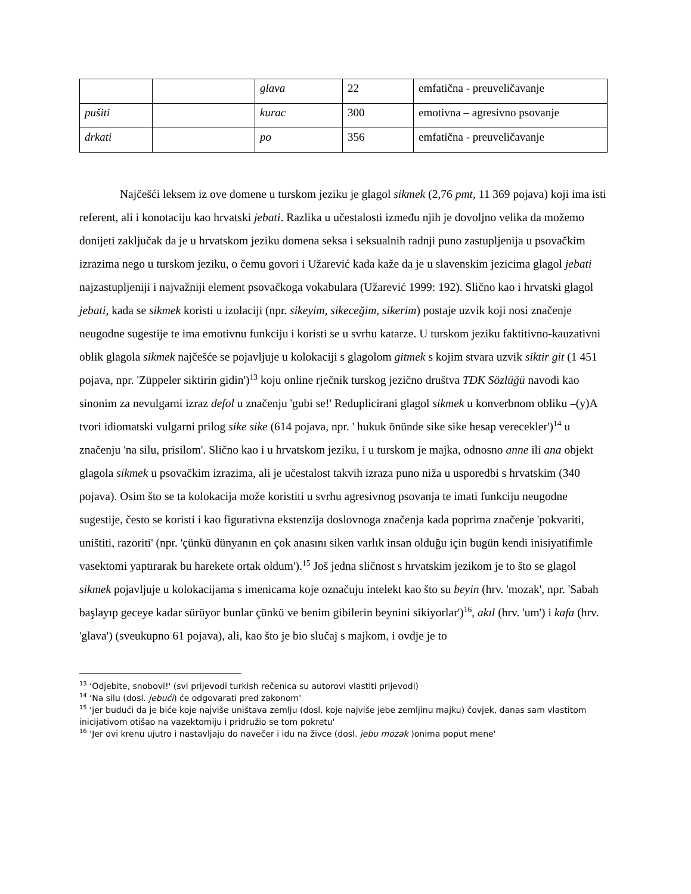| | | glava | 22 | emfatična - preuveličavanje |
| pušiti | | kurac | 300 | emotivna – agresivno psovanje |
| drkati | | po | 356 | emfatična - preuveličavanje |
Najčešći leksem iz ove domene u turskom jeziku je glagol sikmek (2,76 pmt, 11 369 pojava) koji ima isti referent, ali i konotaciju kao hrvatski jebati. Razlika u učestalosti između njih je dovoljno velika da možemo donijeti zaključak da je u hrvatskom jeziku domena seksa i seksualnih radnji puno zastupljenija u psovačkim izrazima nego u turskom jeziku, o čemu govori i Užarević kada kaže da je u slavenskim jezicima glagol jebati najzastupljeniji i najvažniji element psovačkoga vokabulara (Užarević 1999: 192). Slično kao i hrvatski glagol jebati, kada se sikmek koristi u izolaciji (npr. sikeyim, sikeceğim, sikerim) postaje uzvik koji nosi značenje neugodne sugestije te ima emotivnu funkciju i koristi se u svrhu katarze. U turskom jeziku faktitivno-kauzativni oblik glagola sikmek najčešće se pojavljuje u kolokaciji s glagolom gitmek s kojim stvara uzvik siktir git (1 451 pojava, npr. 'Züppeler siktirin gidin')<sup>13</sup> koju online rječnik turskog jezično društva TDK Sözlüğü navodi kao sinonim za nevulgarni izraz defol u značenju 'gubi se!' Reduplicirani glagol sikmek u konverbnom obliku –(y)A tvori idiomatski vulgarni prilog sike sike (614 pojava, npr. ' hukuk önünde sike sike hesap verecekler')<sup>14</sup> u značenju 'na silu, prisilom'. Slično kao i u hrvatskom jeziku, i u turskom je majka, odnosno anne ili ana objekt glagola sikmek u psovačkim izrazima, ali je učestalost takvih izraza puno niža u usporedbi s hrvatskim (340 pojava). Osim što se ta kolokacija može koristiti u svrhu agresivnog psovanja te imati funkciju neugodne sugestije, često se koristi i kao figurativna ekstenzija doslovnoga značenja kada poprima značenje 'pokvariti, uništiti, razoriti' (npr. 'çünkü dünyanın en çok anasını siken varlık insan olduğu için bugün kendi inisiyatifimle vasektomi yaptırarak bu harekete ortak oldum').<sup>15</sup> Još jedna sličnost s hrvatskim jezikom je to što se glagol sikmek pojavljuje u kolokacijama s imenicama koje označuju intelekt kao što su beyin (hrv. 'mozak', npr. 'Sabah başlayıp geceye kadar sürüyor bunlar çünkü ve benim gibilerin beynini sikiyorlar')<sup>16</sup>, akıl (hrv. 'um') i kafa (hrv. 'glava') (sveukupno 61 pojava), ali, kao što je bio slučaj s majkom, i ovdje je to
<sup>13</sup> ‘Odjebite, snobovi!' (svi prijevodi turkish rečenica su autorovi vlastiti prijevodi)
<sup>14</sup> ‘Na silu (dosl. jebući) će odgovarati pred zakonom'
<sup>15</sup> ‘jer budući da je biće koje najviše uništava zemlju (dosl. koje najviše jebe zemljinu majku) čovjek, danas sam vlastitom inicijativom otišao na vazektomiju i pridružio se tom pokretu'
<sup>16</sup> ‘Jer ovi krenu ujutro i nastavljaju do navečer i idu na živce (dosl. jebu mozak )onima poput mene'